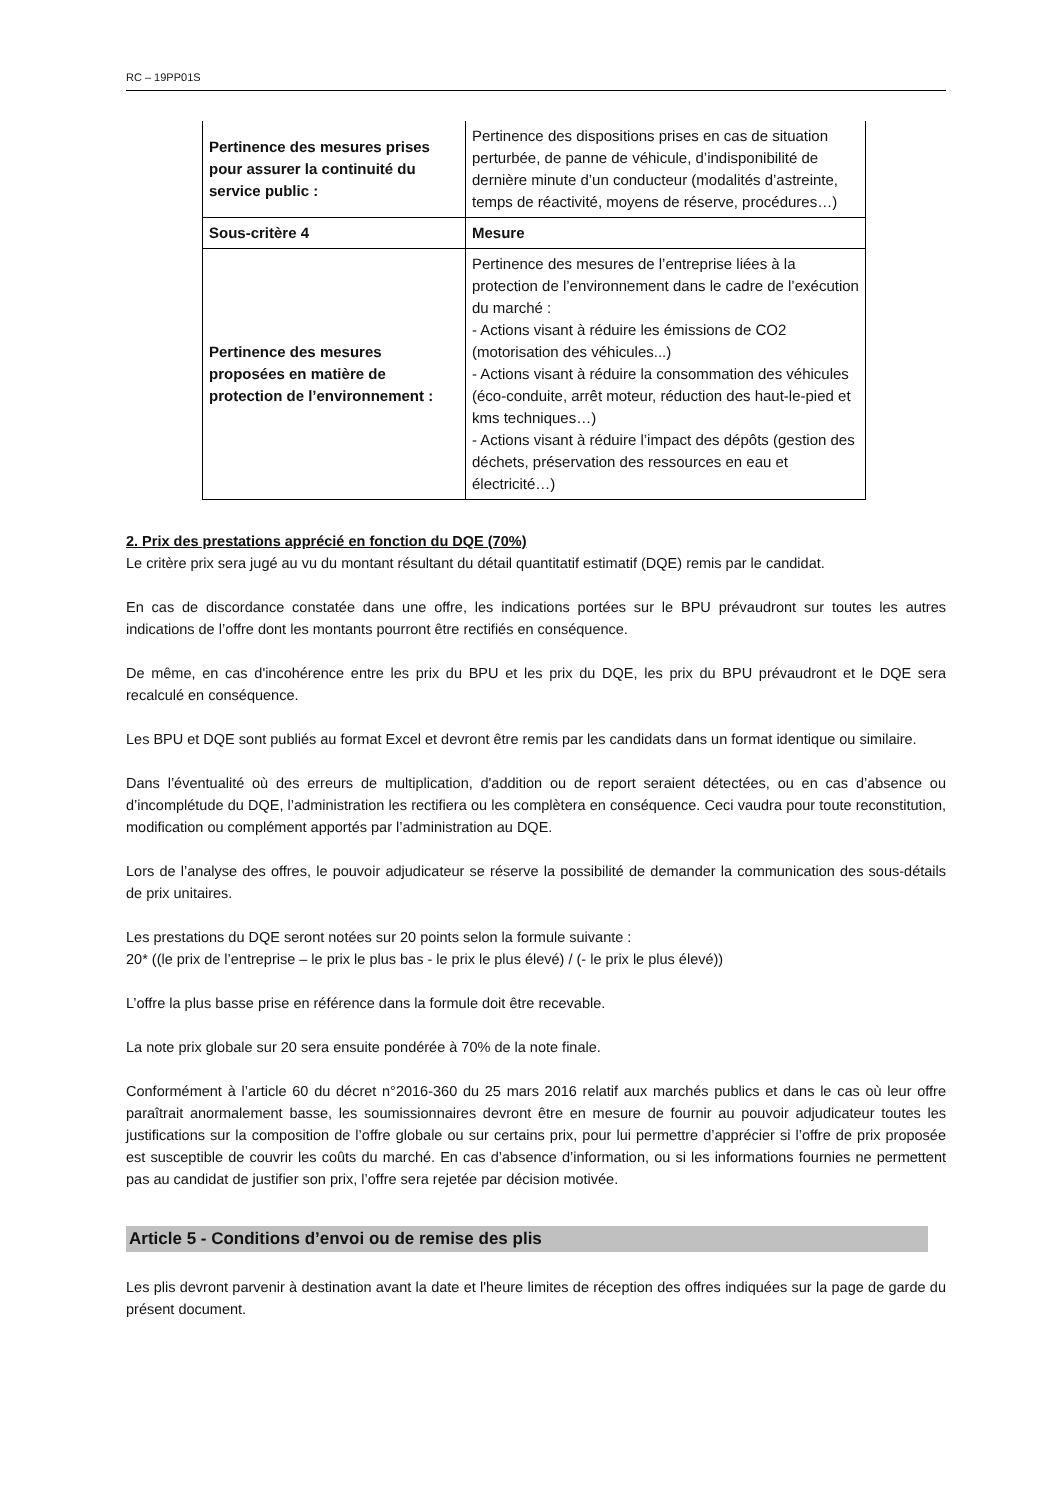RC – 19PP01S
| Pertinence des mesures prises pour assurer la continuité du service public : | Pertinence des dispositions prises en cas de situation perturbée, de panne de véhicule, d’indisponibilité de dernière minute d’un conducteur (modalités d’astreinte, temps de réactivité, moyens de réserve, procédures…) |
| Sous-critère 4 | Mesure |
| Pertinence des mesures proposées en matière de protection de l’environnement : | Pertinence des mesures de l’entreprise liées à la protection de l’environnement dans le cadre de l’exécution du marché : - Actions visant à réduire les émissions de CO2 (motorisation des véhicules...) - Actions visant à réduire la consommation des véhicules (éco-conduite, arrêt moteur, réduction des haut-le-pied et kms techniques…) - Actions visant à réduire l’impact des dépôts (gestion des déchets, préservation des ressources en eau et électricité…) |
2. Prix des prestations apprécié en fonction du DQE (70%)
Le critère prix sera jugé au vu du montant résultant du détail quantitatif estimatif (DQE) remis par le candidat.
En cas de discordance constatée dans une offre, les indications portées sur le BPU prévaudront sur toutes les autres indications de l’offre dont les montants pourront être rectifiés en conséquence.
De même, en cas d'incohérence entre les prix du BPU et les prix du DQE, les prix du BPU prévaudront et le DQE sera recalculé en conséquence.
Les BPU et DQE sont publiés au format Excel et devront être remis par les candidats dans un format identique ou similaire.
Dans l’éventualité où des erreurs de multiplication, d'addition ou de report seraient détectées, ou en cas d’absence ou d’incomplétude du DQE, l’administration les rectifiera ou les complètera en conséquence. Ceci vaudra pour toute reconstitution, modification ou complément apportés par l’administration au DQE.
Lors de l’analyse des offres, le pouvoir adjudicateur se réserve la possibilité de demander la communication des sous-détails de prix unitaires.
Les prestations du DQE seront notées sur 20 points selon la formule suivante :
20* ((le prix de l’entreprise – le prix le plus bas - le prix le plus élevé) / (- le prix le plus élevé))
L’offre la plus basse prise en référence dans la formule doit être recevable.
La note prix globale sur 20 sera ensuite pondérée à 70% de la note finale.
Conformément à l’article 60 du décret n°2016-360 du 25 mars 2016 relatif aux marchés publics et dans le cas où leur offre paraîtrait anormalement basse, les soumissionnaires devront être en mesure de fournir au pouvoir adjudicateur toutes les justifications sur la composition de l’offre globale ou sur certains prix, pour lui permettre d’apprécier si l’offre de prix proposée est susceptible de couvrir les coûts du marché. En cas d’absence d’information, ou si les informations fournies ne permettent pas au candidat de justifier son prix, l’offre sera rejetée par décision motivée.
Article 5 - Conditions d’envoi ou de remise des plis
Les plis devront parvenir à destination avant la date et l'heure limites de réception des offres indiquées sur la page de garde du présent document.